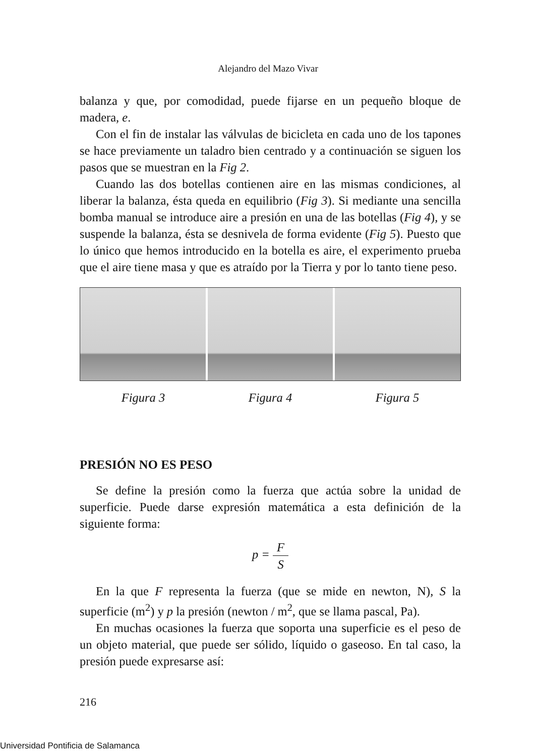Alejandro del Mazo Vivar
balanza y que, por comodidad, puede fijarse en un pequeño bloque de madera, e.
Con el fin de instalar las válvulas de bicicleta en cada uno de los tapones se hace previamente un taladro bien centrado y a continuación se siguen los pasos que se muestran en la Fig 2.
Cuando las dos botellas contienen aire en las mismas condiciones, al liberar la balanza, ésta queda en equilibrio (Fig 3). Si mediante una sencilla bomba manual se introduce aire a presión en una de las botellas (Fig 4), y se suspende la balanza, ésta se desnivela de forma evidente (Fig 5). Puesto que lo único que hemos introducido en la botella es aire, el experimento prueba que el aire tiene masa y que es atraído por la Tierra y por lo tanto tiene peso.
Figura 3 Figura 4 Figura 5
PRESIÓN NO ES PESO
Se define la presión como la fuerza que actúa sobre la unidad de superficie. Puede darse expresión matemática a esta definición de la siguiente forma:
p = F S
En la que F representa la fuerza (que se mide en newton, N), S la superficie (m<sup>2</sup>) y p la presión (newton / m<sup>2</sup>, que se llama pascal, Pa).
En muchas ocasiones la fuerza que soporta una superficie es el peso de un objeto material, que puede ser sólido, líquido o gaseoso. En tal caso, la presión puede expresarse así:
216
Universidad Pontificia de Salamanca